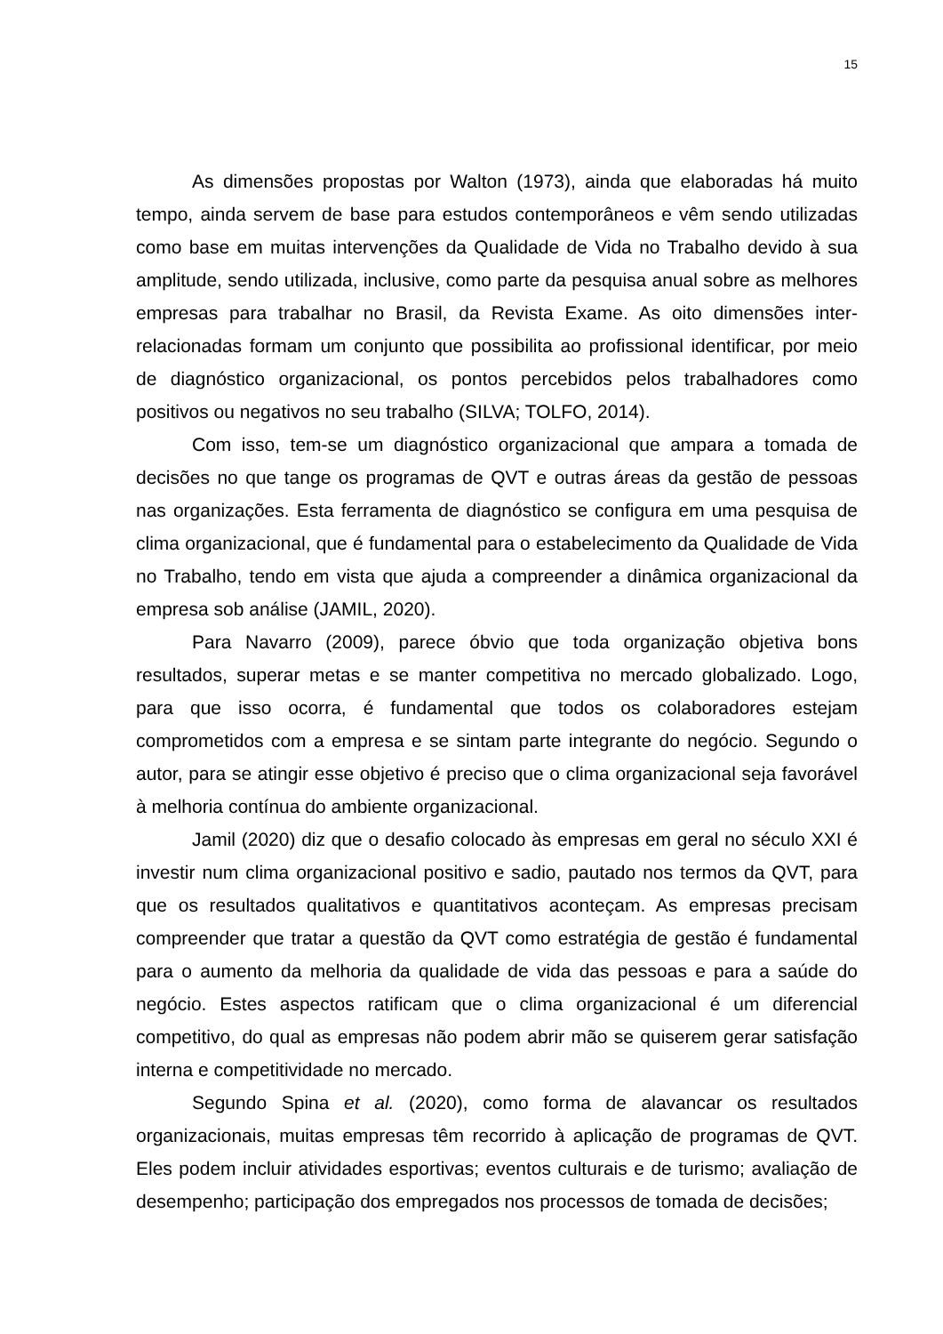15
As dimensões propostas por Walton (1973), ainda que elaboradas há muito tempo, ainda servem de base para estudos contemporâneos e vêm sendo utilizadas como base em muitas intervenções da Qualidade de Vida no Trabalho devido à sua amplitude, sendo utilizada, inclusive, como parte da pesquisa anual sobre as melhores empresas para trabalhar no Brasil, da Revista Exame. As oito dimensões inter-relacionadas formam um conjunto que possibilita ao profissional identificar, por meio de diagnóstico organizacional, os pontos percebidos pelos trabalhadores como positivos ou negativos no seu trabalho (SILVA; TOLFO, 2014).
Com isso, tem-se um diagnóstico organizacional que ampara a tomada de decisões no que tange os programas de QVT e outras áreas da gestão de pessoas nas organizações. Esta ferramenta de diagnóstico se configura em uma pesquisa de clima organizacional, que é fundamental para o estabelecimento da Qualidade de Vida no Trabalho, tendo em vista que ajuda a compreender a dinâmica organizacional da empresa sob análise (JAMIL, 2020).
Para Navarro (2009), parece óbvio que toda organização objetiva bons resultados, superar metas e se manter competitiva no mercado globalizado. Logo, para que isso ocorra, é fundamental que todos os colaboradores estejam comprometidos com a empresa e se sintam parte integrante do negócio. Segundo o autor, para se atingir esse objetivo é preciso que o clima organizacional seja favorável à melhoria contínua do ambiente organizacional.
Jamil (2020) diz que o desafio colocado às empresas em geral no século XXI é investir num clima organizacional positivo e sadio, pautado nos termos da QVT, para que os resultados qualitativos e quantitativos aconteçam. As empresas precisam compreender que tratar a questão da QVT como estratégia de gestão é fundamental para o aumento da melhoria da qualidade de vida das pessoas e para a saúde do negócio. Estes aspectos ratificam que o clima organizacional é um diferencial competitivo, do qual as empresas não podem abrir mão se quiserem gerar satisfação interna e competitividade no mercado.
Segundo Spina et al. (2020), como forma de alavancar os resultados organizacionais, muitas empresas têm recorrido à aplicação de programas de QVT. Eles podem incluir atividades esportivas; eventos culturais e de turismo; avaliação de desempenho; participação dos empregados nos processos de tomada de decisões;